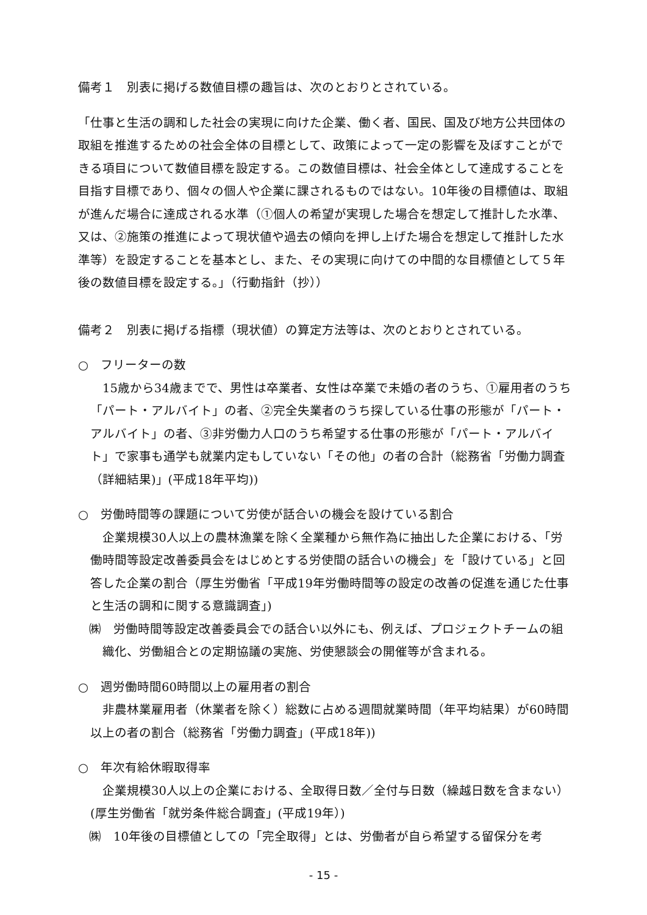備考１　別表に掲げる数値目標の趣旨は、次のとおりとされている。
「仕事と生活の調和した社会の実現に向けた企業、働く者、国民、国及び地方公共団体の取組を推進するための社会全体の目標として、政策によって一定の影響を及ぼすことができる項目について数値目標を設定する。この数値目標は、社会全体として達成することを目指す目標であり、個々の個人や企業に課されるものではない。10年後の目標値は、取組が進んだ場合に達成される水準（①個人の希望が実現した場合を想定して推計した水準、又は、②施策の推進によって現状値や過去の傾向を押し上げた場合を想定して推計した水準等）を設定することを基本とし、また、その実現に向けての中間的な目標値として５年後の数値目標を設定する。」（行動指針（抄））
備考２　別表に掲げる指標（現状値）の算定方法等は、次のとおりとされている。
○　フリーターの数
　15歳から34歳までで、男性は卒業者、女性は卒業で未婚の者のうち、①雇用者のうち「パート・アルバイト」の者、②完全失業者のうち探している仕事の形態が「パート・アルバイト」の者、③非労働力人口のうち希望する仕事の形態が「パート・アルバイト」で家事も通学も就業内定もしていない「その他」の者の合計（総務省「労働力調査（詳細結果)」(平成18年平均))
○　労働時間等の課題について労使が話合いの機会を設けている割合
　企業規模30人以上の農林漁業を除く全業種から無作為に抽出した企業における、「労働時間等設定改善委員会をはじめとする労使間の話合いの機会」を「設けている」と回答した企業の割合（厚生労働省「平成19年労働時間等の設定の改善の促進を通じた仕事と生活の調和に関する意識調査」)
㈱　労働時間等設定改善委員会での話合い以外にも、例えば、プロジェクトチームの組織化、労働組合との定期協議の実施、労使懇談会の開催等が含まれる。
○　週労働時間60時間以上の雇用者の割合
　非農林業雇用者（休業者を除く）総数に占める週間就業時間（年平均結果）が60時間以上の者の割合（総務省「労働力調査」(平成18年))
○　年次有給休暇取得率
　企業規模30人以上の企業における、全取得日数／全付与日数（繰越日数を含まない）(厚生労働省「就労条件総合調査」(平成19年）)
㈱　10年後の目標値としての「完全取得」とは、労働者が自ら希望する留保分を考
- 15 -